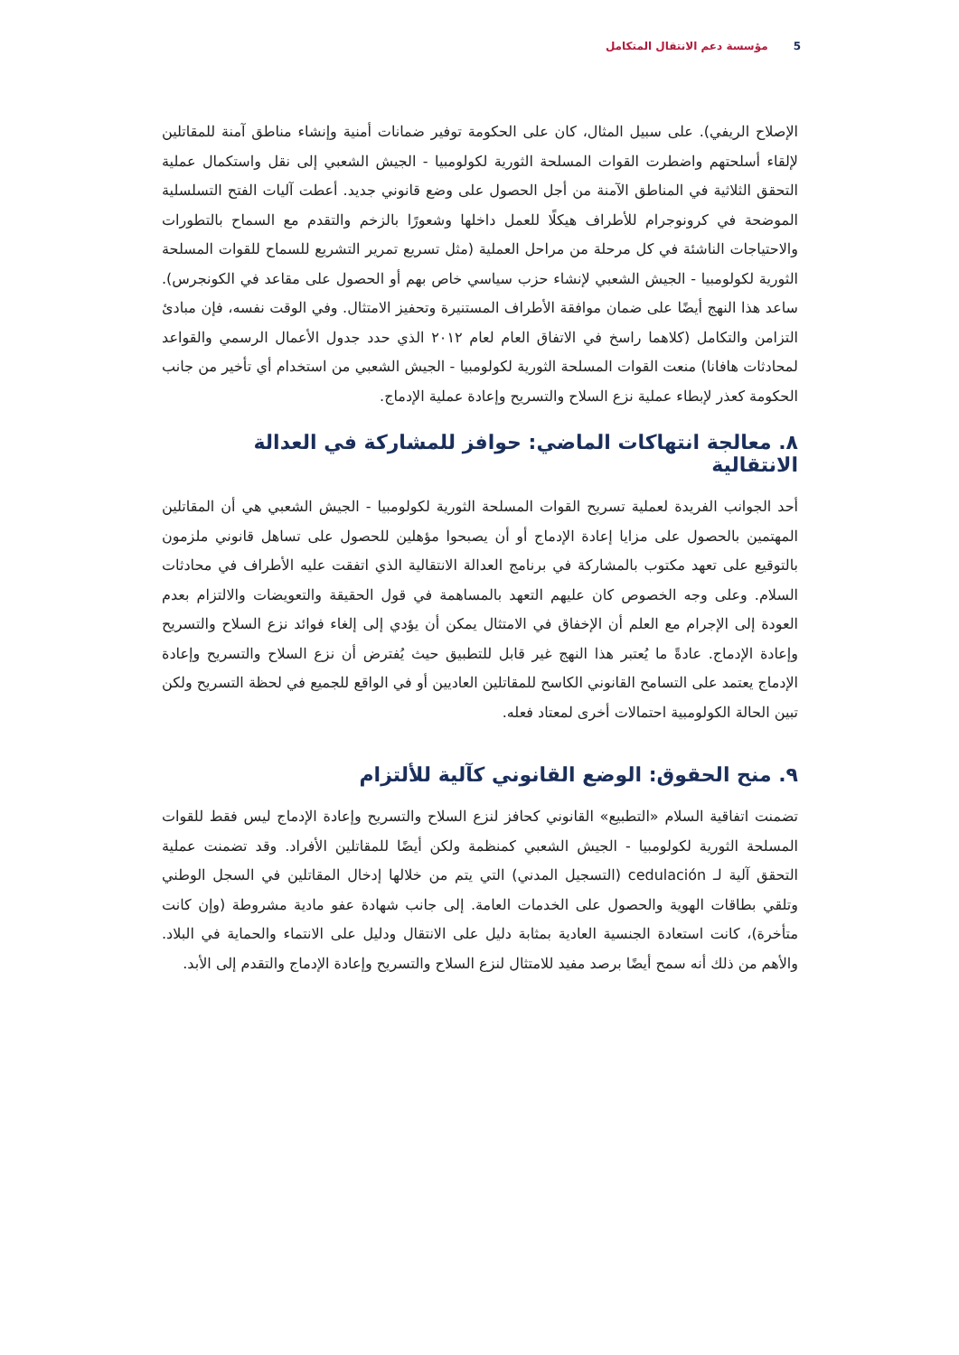5 مؤسسة دعم الانتقال المتكامل
الإصلاح الريفي). على سبيل المثال، كان على الحكومة توفير ضمانات أمنية وإنشاء مناطق آمنة للمقاتلين لإلقاء أسلحتهم واضطرت القوات المسلحة الثورية لكولومبيا - الجيش الشعبي إلى نقل واستكمال عملية التحقق الثلاثية في المناطق الآمنة من أجل الحصول على وضع قانوني جديد. أعطت آليات الفتح التسلسلية الموضحة في كرونوجرام للأطراف هيكلًا للعمل داخلها وشعورًا بالزخم والتقدم مع السماح بالتطورات والاحتياجات الناشئة في كل مرحلة من مراحل العملية (مثل تسريع تمرير التشريع للسماح للقوات المسلحة الثورية لكولومبيا - الجيش الشعبي لإنشاء حزب سياسي خاص بهم أو الحصول على مقاعد في الكونجرس). ساعد هذا النهج أيضًا على ضمان موافقة الأطراف المستنيرة وتحفيز الامتثال. وفي الوقت نفسه، فإن مبادئ التزامن والتكامل (كلاهما راسخ في الاتفاق العام لعام ٢٠١٢ الذي حدد جدول الأعمال الرسمي والقواعد لمحادثات هافانا) منعت القوات المسلحة الثورية لكولومبيا - الجيش الشعبي من استخدام أي تأخير من جانب الحكومة كعذر لإبطاء عملية نزع السلاح والتسريح وإعادة عملية الإدماج.
٨. معالجة انتهاكات الماضي: حوافز للمشاركة في العدالة الانتقالية
أحد الجوانب الفريدة لعملية تسريح القوات المسلحة الثورية لكولومبيا - الجيش الشعبي هي أن المقاتلين المهتمين بالحصول على مزايا إعادة الإدماج أو أن يصبحوا مؤهلين للحصول على تساهل قانوني ملزمون بالتوقيع على تعهد مكتوب بالمشاركة في برنامج العدالة الانتقالية الذي اتفقت عليه الأطراف في محادثات السلام. وعلى وجه الخصوص كان عليهم التعهد بالمساهمة في قول الحقيقة والتعويضات والالتزام بعدم العودة إلى الإجرام مع العلم أن الإخفاق في الامتثال يمكن أن يؤدي إلى إلغاء فوائد نزع السلاح والتسريح وإعادة الإدماج. عادةً ما يُعتبر هذا النهج غير قابل للتطبيق حيث يُفترض أن نزع السلاح والتسريح وإعادة الإدماج يعتمد على التسامح القانوني الكاسح للمقاتلين العاديين أو في الواقع للجميع في لحظة التسريح ولكن تبين الحالة الكولومبية احتمالات أخرى لمعتاد فعله.
٩. منح الحقوق: الوضع القانوني كآلية للألتزام
تضمنت اتفاقية السلام «التطبيع» القانوني كحافز لنزع السلاح والتسريح وإعادة الإدماج ليس فقط للقوات المسلحة الثورية لكولومبيا - الجيش الشعبي كمنظمة ولكن أيضًا للمقاتلين الأفراد. وقد تضمنت عملية التحقق آلية لـ cedulación (التسجيل المدني) التي يتم من خلالها إدخال المقاتلين في السجل الوطني وتلقي بطاقات الهوية والحصول على الخدمات العامة. إلى جانب شهادة عفو مادية مشروطة (وإن كانت متأخرة)، كانت استعادة الجنسية العادية بمثابة دليل على الانتقال ودليل على الانتماء والحماية في البلاد. والأهم من ذلك أنه سمح أيضًا برصد مفيد للامتثال لنزع السلاح والتسريح وإعادة الإدماج والتقدم إلى الأبد.